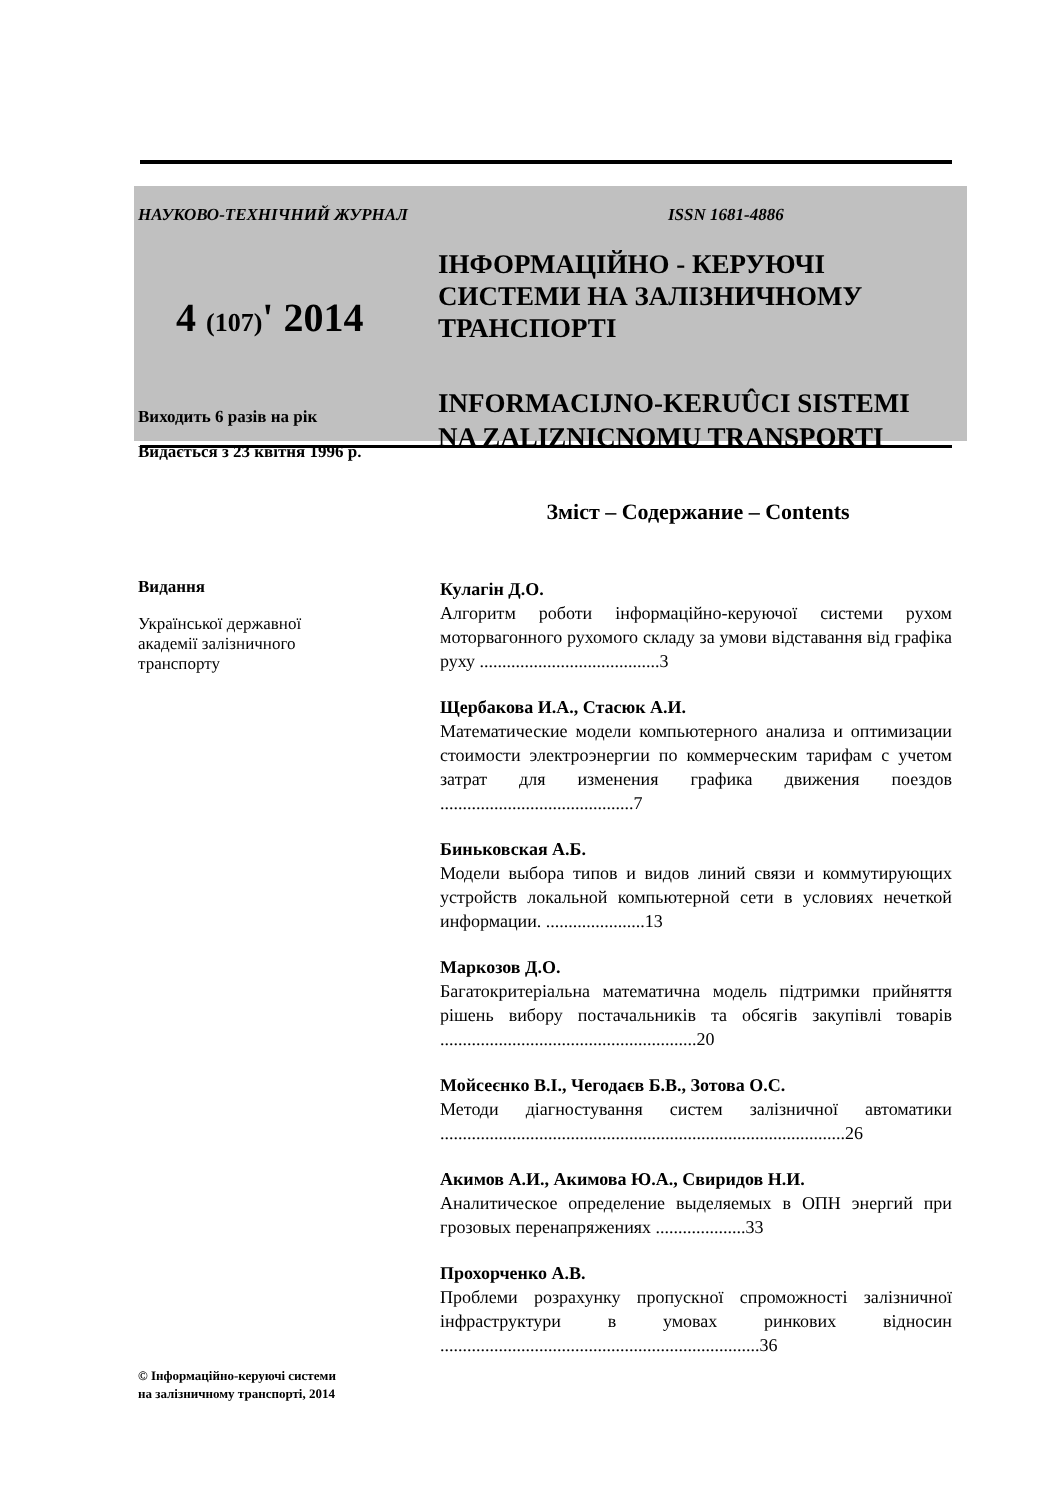НАУКОВО-ТЕХНІЧНИЙ ЖУРНАЛ ISSN 1681-4886
4 (107)' 2014
Виходить 6 разів на рік
Видається з 23 квітня 1996 р.
ІНФОРМАЦІЙНО - КЕРУЮЧІ
СИСТЕМИ НА ЗАЛІЗНИЧНОМУ
ТРАНСПОРТІ
INFORMACIJNO-KERUÛCI SISTEMI
NA ZALIZNICNOMU TRANSPORTI
Зміст – Содержание – Contents
Видання
Української державної
академії залізничного
транспорту
© Інформаційно-керуючі системи
на залізничному транспорті, 2014
Кулагін Д.О.
Алгоритм роботи інформаційно-керуючої системи рухом моторвагонного рухомого складу за умови відставання від графіка руху ........................................3
Щербакова И.А., Стасюк А.И.
Математические модели компьютерного анализа и оптимизации стоимости электроэнергии по коммерческим тарифам с учетом затрат для изменения графика движения поездов ...........................................7
Биньковская А.Б.
Модели выбора типов и видов линий связи и коммутирующих устройств локальной компьютерной сети в условиях нечеткой информации. ......................13
Маркозов Д.О.
Багатокритеріальна математична модель підтримки прийняття рішень вибору постачальників та обсягів закупівлі товарів .........................................................20
Мойсеєнко В.І., Чегодаєв Б.В., Зотова О.С.
Методи діагностування систем залізничної автоматики ..........................................................................................26
Акимов А.И., Акимова Ю.А., Свиридов Н.И.
Аналитическое определение выделяемых в ОПН энергий при грозовых перенапряжениях ....................33
Прохорченко А.В.
Проблеми розрахунку пропускної спроможності залізничної інфраструктури в умовах ринкових відносин .......................................................................36